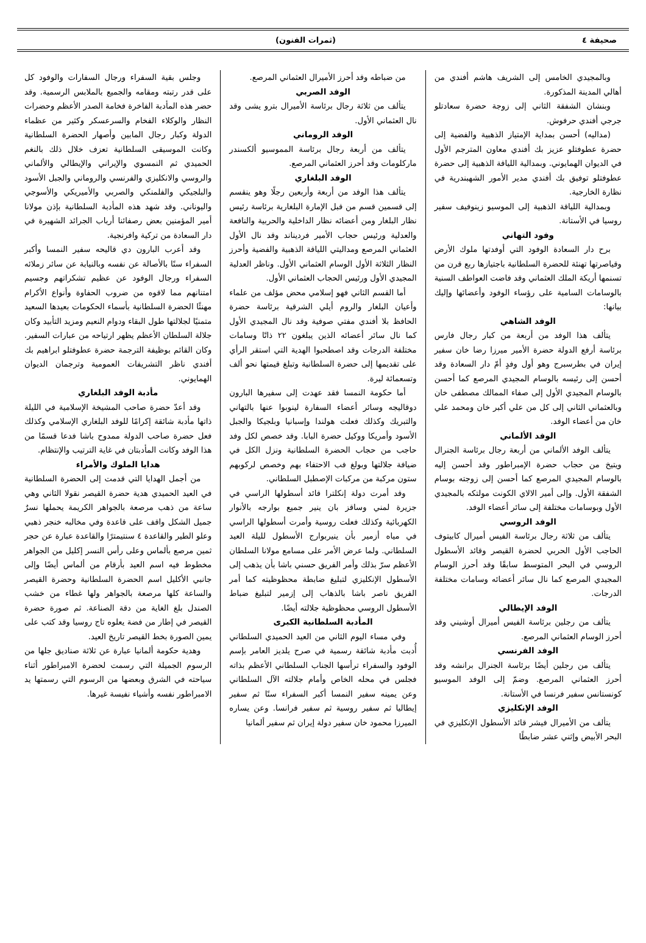صحيفة ٤ (ثمرات الفنون)
وبالمجيدي الخامس إلى الشريف هاشم أفندي من أهالي المدينة المذكورة.
وبنشان الشفقة الثاني إلى زوجة حضرة سعادتلو جرجي أفندي حرفوش.
(مداليه) أحسن بمداية الإمتياز الذهبية والفضية إلى حضرة عطوفتلو عزيز بك أفندي معاون المترجم الأول في الديوان الهمايوني. وبمدالية اللياقة الذهبية إلى حضرة عطوفتلو توفيق بك أفندي مدير الأمور الشهبندرية في نظارة الخارجية.
وبمدالية اللياقة الذهبية إلى الموسيو زينوفيف سفير روسيا في الأستانة.
وفود التهاني
برح دار السعادة الوفود التي أوفدتها ملوك الأرض وقياصرتها تهنئة للحضرة السلطانية باجتيازها ربع قرن من تسنمها أريكة الملك العثماني وقد فاضت العواطف السنية بالوسامات السامية على رؤساء الوفود وأعضائها وإليك بيانها:
الوفد الشاهي
يتألف هذا الوفد من أربعة من كبار رجال فارس برئاسة أرفع الدولة حضرة الأمير ميرزا رضا خان سفير إيران في بطرسبرج وهو أول وفدٍ أمّ دار السعادة وقد أحسن إلى رئيسه بالوسام المجيدي المرصع كما أحسن بالوسام المجيدي الأول إلى صفاء الممالك مصطفى خان وبالعثماني الثاني إلى كل من علي أكبر خان ومحمد علي خان من أعضاء الوفد.
الوفد الألماني
يتألف الوفد الألماني من أربعة رجال برئاسة الجنرال ويتيخ من حجاب حضرة الإمبراطور وقد أحسن إليه بالوسام المجيدي المرصع كما أحسن إلى زوجته بوسام الشفقة الأول. وإلى أمير الالاي الكونت مولتكه بالمجيدي الأول وبوسامات مختلفة إلى سائر أعضاء الوفد.
الوفد الروسي
يتألف من ثلاثة رجال برئاسة الفيس أميرال كابيتوف الحاجب الأول الحربي لحضرة القيصر وقائد الأسطول الروسي في البحر المتوسط سابقًا وقد أحرز الوسام المجيدي المرصع كما نال سائر أعضائه وسامات مختلفة الدرجات.
الوفد الإيطالي
يتألف من رجلين برئاسة الفيس أميرال أوشيني وقد أحرز الوسام العثماني المرصع.
الوفد الفرنسي
يتألف من رجلين أيضًا برئاسة الجنرال برانشه وقد أحرز العثماني المرصع. وضمّ إلى الوفد الموسيو كونستانس سفير فرنسا في الأستانة.
الوفد الإنكليزي
يتألف من الأميرال فيشر قائد الأسطول الإنكليزي في البحر الأبيض وإثني عشر ضابطًا
من ضباطه وقد أحرز الأميرال العثماني المرصع.
الوفد الصربي
يتألف من ثلاثة رجال برئاسة الأميرال بترو يشى وقد نال العثماني الأول.
الوفد الروماني
يتألف من أربعة رجال برئاسة المموسيو ألكسندر ماركلومات وقد أحرز العثماني المرصع.
الوفد البلغاري
يتألف هذا الوفد من أربعة وأربعين رجلًا وهو ينقسم إلى قسمين قسم من قبل الإمارة البلغارية برئاسة رئيس نظار البلغار ومن أعضائه نظار الداخلية والحربية والنافعة والعدلية ورئيس حجاب الأمير فرديناند وقد نال الأول العثماني المرصع ومداليتي اللياقة الذهبية والفضية وأحرز النظار الثلاثة الأول الوسام العثماني الأول. وناظر العدلية المجيدي الأول ورئيس الحجاب العثماني الأول.
أما القسم الثاني فهو إسلامي محض مؤلف من علماء وأعيان البلغار والروم أيلي الشرقية برئاسة حضرة الحافظ بلا أفندي مفتي صوفية وقد نال المجيدي الأول كما نال سائر أعضائه الذين يبلغون ٢٢ ذاتًا وسامات مختلفة الدرجات وقد اصطحبوا الهدية التي استقر الرأي على تقديمها إلى حضرة السلطانية وتبلغ قيمتها نحو ألف وتسعمائة ليرة.
أما حكومة النمسا فقد عهدت إلى سفيرها البارون دوقاليجه وسائر أعضاء السفارة لينوبوا عنها بالتهاني والتبريك وكذلك فعلت هولندا وإسبانيا وبلجيكا والجبل الأسود وأمريكا ووكيل حضرة البابا. وقد خصص لكل وفد حاجب من حجاب الحضرة السلطانية ونزل الكل في ضيافة جلالتها وبولغ فب الاحتفاء بهم وخصص لركوبهم ستون مركبة من مركبات الإصطبل السلطاني.
وقد أمرت دولة إنكلترا قائد أسطولها الراسي في جزيرة لمني وساقز بان ينير جميع بوارجه بالأنوار الكهربائية وكذلك فعلت روسية وأمرت أسطولها الراسي في مياه أزمير بأن ينيربوارج الأسطول لليلة العيد السلطاني. ولما عرض الأمر على مسامع مولانا السلطان الأعظم سرّ بذلك وأمر الفريق حسني باشا بأن يذهب إلى الأسطول الإنكليزي لتبليغ ضابطة محظوظيته كما أمر الفريق ناصر باشا بالذهاب إلى إزمير لتبليغ ضباط الأسطول الروسي محظوظية جلالته أيضًا.
المأدبة السلطانية الكبرى
وفي مساء اليوم الثاني من العيد الحميدي السلطاني أُدبت مأدبة شائقة رسمية في صرح يلديز العامر بإسم الوفود والسفراء ترأسها الجناب السلطاني الأعظم بذاته فجلس في محله الخاص وأمام جلالته الآل السلطاني وعن يمينه سفير النمسا أكبر السفراء سنًا ثم سفير إيطاليا ثم سفير روسية ثم سفير فرانسا. وعن يساره الميرزا محمود خان سفير دولة إيران ثم سفير ألمانيا
وجلس بقية السفراء ورجال السفارات والوفود كل على قدر رتبته ومقامه والجميع بالملابس الرسمية. وقد حضر هذه المأدبة الفاخرة فخامة الصدر الأعظم وحضرات النظار والوكلاء الفخام والسرعسكر وكثير من عظماء الدولة وكبار رجال المابين وأصهار الحضرة السلطانية وكانت الموسيقى السلطانية تعزف خلال ذلك بالنغم الحميدي ثم النمسوي والإيراني والإيطالي والألماني والروسي والانكليزي والفرنسي والروماني والجبل الأسود والبلجيكي والفلمنكي والصربي والأميريكي والأسوجي واليوناني. وقد شهد هذه المأدبة السلطانية بإذن مولانا أمير المؤمنين بعض رصفائنا أرباب الجرائد الشهيرة في دار السعادة من تركية وافرنجية.
وقد أعرب البارون دي قاليحه سفير النمسا وأكبر السفراء سنًا بالأصالة عن نفسه وبالنيابة عن سائر زملائه السفراء ورجال الوفود عن عظيم تشكراتهم وجسيم امتنانهم مما لاقوه من ضروب الحفاوة وأنواع الأكرام مهنئًا الحضرة السلطانية بأسماء الحكومات بعيدها السعيد متمنيًا لجلالتها طول البقاء ودوام النعيم ومزيد التأبيد وكان جلالة السلطان الأعظم يظهر ارتياحه من عبارات السفير. وكان القائم بوظيفة الترجمة حضرة عطوفتلو ابراهيم بك أفندي ناظر التشريفات العمومية وترجمان الديوان الهمايوني.
مأدبة الوفد البلغاري
وقد أعدّ حضرة صاحب المشيخة الإسلامية في الليلة ذاتها مأدبة شائقة إكرامًا للوفد البلغاري الإسلامي وكذلك فعل حضرة صاحب الدولة ممدوح باشا فدعا قسمًا من هذا الوفد وكانت المأدبتان في غاية الترتيب والإنتظام.
هدايا الملوك والأمراء
من أجمل الهدايا التي قدمت إلى الحضرة السلطانية في العيد الحميدي هدية حضرة القيصر نقولا الثاني وهي ساعة من ذهب مرصعة بالجواهر الكريمة يحملها نسرٌ جميل الشكل واقف على قاعدة وفي مخالبه خنجر ذهبي وعلو الطير والقاعدة ٤ سنتيمترًا والقاعدة عبارة عن حجر ثمين مرصع بألماس وعلى رأس النسر إكليل من الجواهر مخطوط فيه اسم العيد بأرقام من ألماس أيضًا وإلى جانبي الأكليل اسم الحضرة السلطانية وحضرة القيصر والساعة كلها مرصعة بالجواهر ولها غطاء من خشب الصندل بلغ الغاية من دقة الصناعة. ثم صورة حضرة القيصر في إطار من فضة يعلوه تاج روسيا وقد كتب على يمين الصورة بخط القيصر تاريخ العيد.
وهدية حكومة ألمانيا عبارة عن ثلاثة صناديق جلها من الرسوم الجميلة التي رسمت لحضرة الامبراطور أثناء سياحته في الشرق وبعضها من الرسوم التي رسمتها يد الامبراطور نفسه وأشياء نفيسة غيرها.